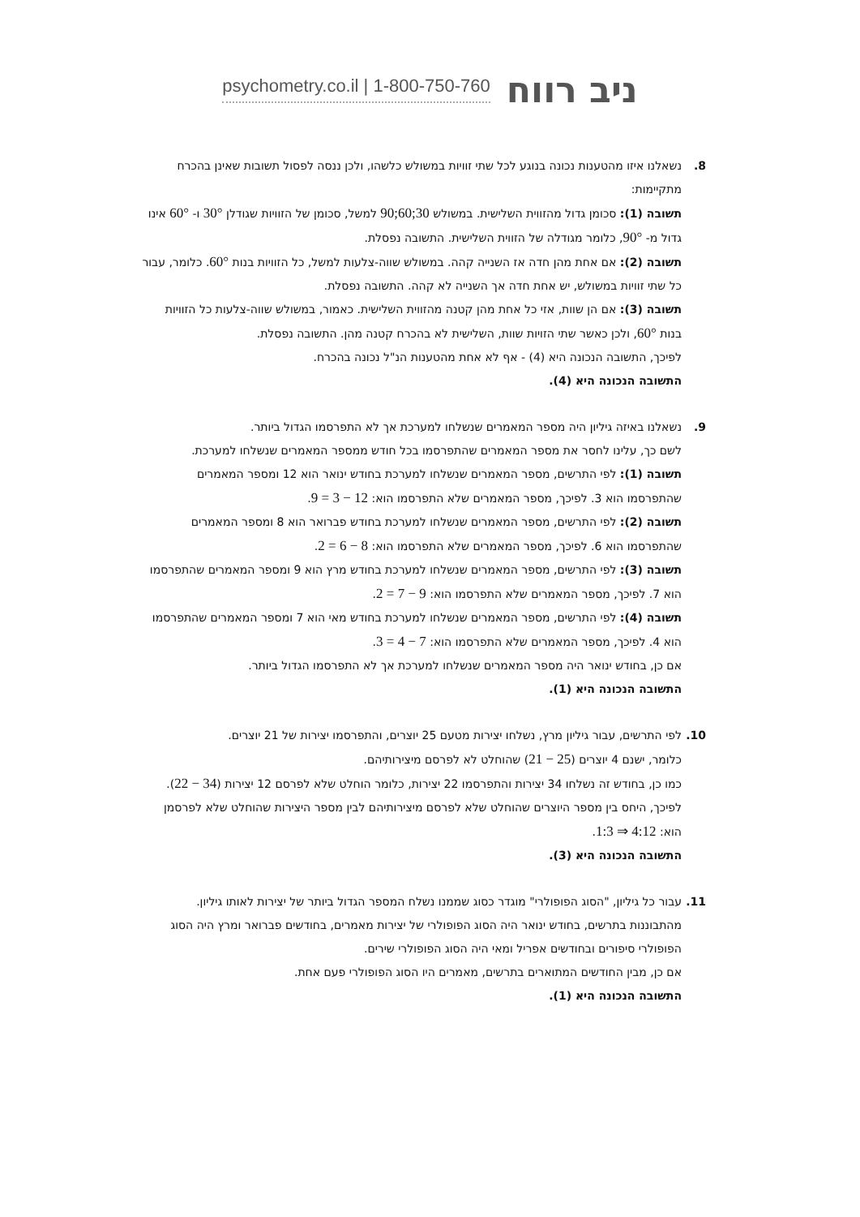psychometry.co.il | 1-800-750-760 ניב רווח
8. נשאלנו איזו מהטענות נכונה בנוגע לכל שתי זוויות במשולש כלשהו, ולכן ננסה לפסול תשובות שאינן בהכרח מתקיימות:
תשובה (1): סכומן גדול מהזווית השלישית. במשולש 30;60;90 למשל, סכומן של הזוויות שגודלן 30° ו- 60° אינו גדול מ- 90°, כלומר מגודלה של הזווית השלישית. התשובה נפסלת.
תשובה (2): אם אחת מהן חדה אז השנייה קהה. במשולש שווה-צלעות למשל, כל הזוויות בנות 60°. כלומר, עבור כל שתי זוויות במשולש, יש אחת חדה אך השנייה לא קהה. התשובה נפסלת.
תשובה (3): אם הן שוות, אזי כל אחת מהן קטנה מהזווית השלישית. כאמור, במשולש שווה-צלעות כל הזוויות בנות 60°, ולכן כאשר שתי הזויות שוות, השלישית לא בהכרח קטנה מהן. התשובה נפסלת.
לפיכך, התשובה הנכונה היא (4) - אף לא אחת מהטענות הנ"ל נכונה בהכרח.
התשובה הנכונה היא (4).
9. נשאלנו באיזה גיליון היה מספר המאמרים שנשלחו למערכת אך לא התפרסמו הגדול ביותר.
לשם כך, עלינו לחסר את מספר המאמרים שהתפרסמו בכל חודש ממספר המאמרים שנשלחו למערכת.
תשובה (1): לפי התרשים, מספר המאמרים שנשלחו למערכת בחודש ינואר הוא 12 ומספר המאמרים שהתפרסמו הוא 3. לפיכך, מספר המאמרים שלא התפרסמו הוא: 12 − 3 = 9.
תשובה (2): לפי התרשים, מספר המאמרים שנשלחו למערכת בחודש פברואר הוא 8 ומספר המאמרים שהתפרסמו הוא 6. לפיכך, מספר המאמרים שלא התפרסמו הוא: 8 − 6 = 2.
תשובה (3): לפי התרשים, מספר המאמרים שנשלחו למערכת בחודש מרץ הוא 9 ומספר המאמרים שהתפרסמו הוא 7. לפיכך, מספר המאמרים שלא התפרסמו הוא: 9 − 7 = 2.
תשובה (4): לפי התרשים, מספר המאמרים שנשלחו למערכת בחודש מאי הוא 7 ומספר המאמרים שהתפרסמו הוא 4. לפיכך, מספר המאמרים שלא התפרסמו הוא: 7 − 4 = 3.
אם כן, בחודש ינואר היה מספר המאמרים שנשלחו למערכת אך לא התפרסמו הגדול ביותר.
התשובה הנכונה היא (1).
10. לפי התרשים, עבור גיליון מרץ, נשלחו יצירות מטעם 25 יוצרים, והתפרסמו יצירות של 21 יוצרים.
כלומר, ישנם 4 יוצרים (25 − 21) שהוחלט לא לפרסם מיצירותיהם.
כמו כן, בחודש זה נשלחו 34 יצירות והתפרסמו 22 יצירות, כלומר הוחלט שלא לפרסם 12 יצירות (34 − 22).
לפיכך, היחס בין מספר היוצרים שהוחלט שלא לפרסם מיצירותיהם לבין מספר היצירות שהוחלט שלא לפרסמן הוא: 4:12 ⇒ 1:3.
התשובה הנכונה היא (3).
11. עבור כל גיליון, "הסוג הפופולרי" מוגדר כסוג שממנו נשלח המספר הגדול ביותר של יצירות לאותו גיליון. מהתבוננות בתרשים, בחודש ינואר היה הסוג הפופולרי של יצירות מאמרים, בחודשים פברואר ומרץ היה הסוג הפופולרי סיפורים ובחודשים אפריל ומאי היה הסוג הפופולרי שירים.
אם כן, מבין החודשים המתוארים בתרשים, מאמרים היו הסוג הפופולרי פעם אחת.
התשובה הנכונה היא (1).